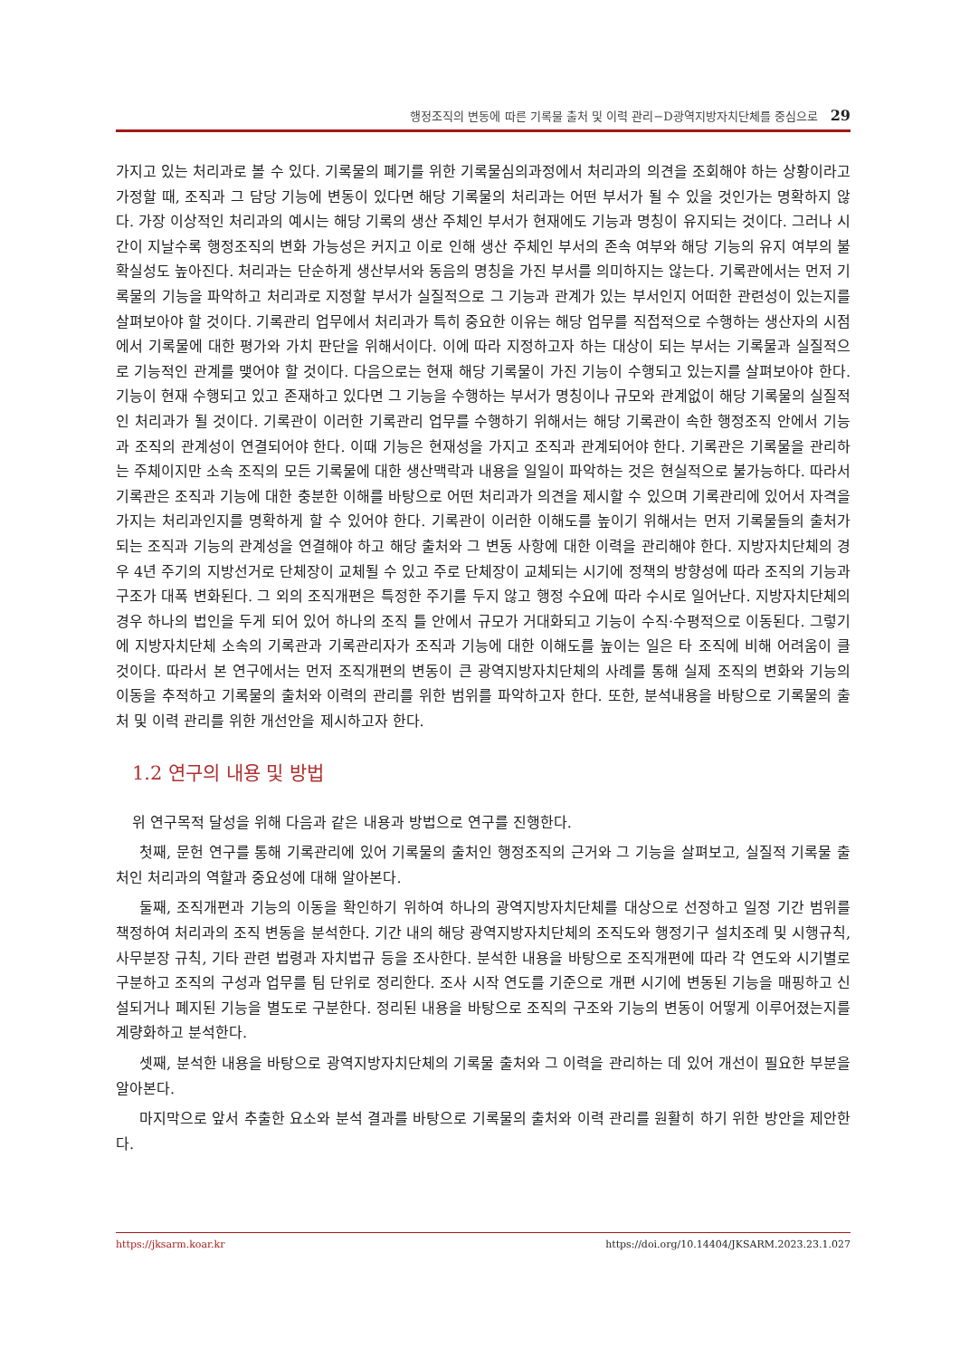행정조직의 변동에 따른 기록물 출처 및 이력 관리−D광역지방자치단체를 중심으로 29
가지고 있는 처리과로 볼 수 있다. 기록물의 폐기를 위한 기록물심의과정에서 처리과의 의견을 조회해야 하는 상황이라고 가정할 때, 조직과 그 담당 기능에 변동이 있다면 해당 기록물의 처리과는 어떤 부서가 될 수 있을 것인가는 명확하지 않다. 가장 이상적인 처리과의 예시는 해당 기록의 생산 주체인 부서가 현재에도 기능과 명칭이 유지되는 것이다. 그러나 시간이 지날수록 행정조직의 변화 가능성은 커지고 이로 인해 생산 주체인 부서의 존속 여부와 해당 기능의 유지 여부의 불확실성도 높아진다. 처리과는 단순하게 생산부서와 동음의 명칭을 가진 부서를 의미하지는 않는다. 기록관에서는 먼저 기록물의 기능을 파악하고 처리과로 지정할 부서가 실질적으로 그 기능과 관계가 있는 부서인지 어떠한 관련성이 있는지를 살펴보아야 할 것이다. 기록관리 업무에서 처리과가 특히 중요한 이유는 해당 업무를 직접적으로 수행하는 생산자의 시점에서 기록물에 대한 평가와 가치 판단을 위해서이다. 이에 따라 지정하고자 하는 대상이 되는 부서는 기록물과 실질적으로 기능적인 관계를 맺어야 할 것이다. 다음으로는 현재 해당 기록물이 가진 기능이 수행되고 있는지를 살펴보아야 한다. 기능이 현재 수행되고 있고 존재하고 있다면 그 기능을 수행하는 부서가 명칭이나 규모와 관계없이 해당 기록물의 실질적인 처리과가 될 것이다. 기록관이 이러한 기록관리 업무를 수행하기 위해서는 해당 기록관이 속한 행정조직 안에서 기능과 조직의 관계성이 연결되어야 한다. 이때 기능은 현재성을 가지고 조직과 관계되어야 한다. 기록관은 기록물을 관리하는 주체이지만 소속 조직의 모든 기록물에 대한 생산맥락과 내용을 일일이 파악하는 것은 현실적으로 불가능하다. 따라서 기록관은 조직과 기능에 대한 충분한 이해를 바탕으로 어떤 처리과가 의견을 제시할 수 있으며 기록관리에 있어서 자격을 가지는 처리과인지를 명확하게 할 수 있어야 한다. 기록관이 이러한 이해도를 높이기 위해서는 먼저 기록물들의 출처가 되는 조직과 기능의 관계성을 연결해야 하고 해당 출처와 그 변동 사항에 대한 이력을 관리해야 한다. 지방자치단체의 경우 4년 주기의 지방선거로 단체장이 교체될 수 있고 주로 단체장이 교체되는 시기에 정책의 방향성에 따라 조직의 기능과 구조가 대폭 변화된다. 그 외의 조직개편은 특정한 주기를 두지 않고 행정 수요에 따라 수시로 일어난다. 지방자치단체의 경우 하나의 법인을 두게 되어 있어 하나의 조직 틀 안에서 규모가 거대화되고 기능이 수직·수평적으로 이동된다. 그렇기에 지방자치단체 소속의 기록관과 기록관리자가 조직과 기능에 대한 이해도를 높이는 일은 타 조직에 비해 어려움이 클 것이다. 따라서 본 연구에서는 먼저 조직개편의 변동이 큰 광역지방자치단체의 사례를 통해 실제 조직의 변화와 기능의 이동을 추적하고 기록물의 출처와 이력의 관리를 위한 범위를 파악하고자 한다. 또한, 분석내용을 바탕으로 기록물의 출처 및 이력 관리를 위한 개선안을 제시하고자 한다.
1.2 연구의 내용 및 방법
위 연구목적 달성을 위해 다음과 같은 내용과 방법으로 연구를 진행한다.
첫째, 문헌 연구를 통해 기록관리에 있어 기록물의 출처인 행정조직의 근거와 그 기능을 살펴보고, 실질적 기록물 출처인 처리과의 역할과 중요성에 대해 알아본다.
둘째, 조직개편과 기능의 이동을 확인하기 위하여 하나의 광역지방자치단체를 대상으로 선정하고 일정 기간 범위를 책정하여 처리과의 조직 변동을 분석한다. 기간 내의 해당 광역지방자치단체의 조직도와 행정기구 설치조례 및 시행규칙, 사무분장 규칙, 기타 관련 법령과 자치법규 등을 조사한다. 분석한 내용을 바탕으로 조직개편에 따라 각 연도와 시기별로 구분하고 조직의 구성과 업무를 팀 단위로 정리한다. 조사 시작 연도를 기준으로 개편 시기에 변동된 기능을 매핑하고 신설되거나 폐지된 기능을 별도로 구분한다. 정리된 내용을 바탕으로 조직의 구조와 기능의 변동이 어떻게 이루어졌는지를 계량화하고 분석한다.
셋째, 분석한 내용을 바탕으로 광역지방자치단체의 기록물 출처와 그 이력을 관리하는 데 있어 개선이 필요한 부분을 알아본다.
마지막으로 앞서 추출한 요소와 분석 결과를 바탕으로 기록물의 출처와 이력 관리를 원활히 하기 위한 방안을 제안한다.
https://jksarm.koar.kr https://doi.org/10.14404/JKSARM.2023.23.1.027